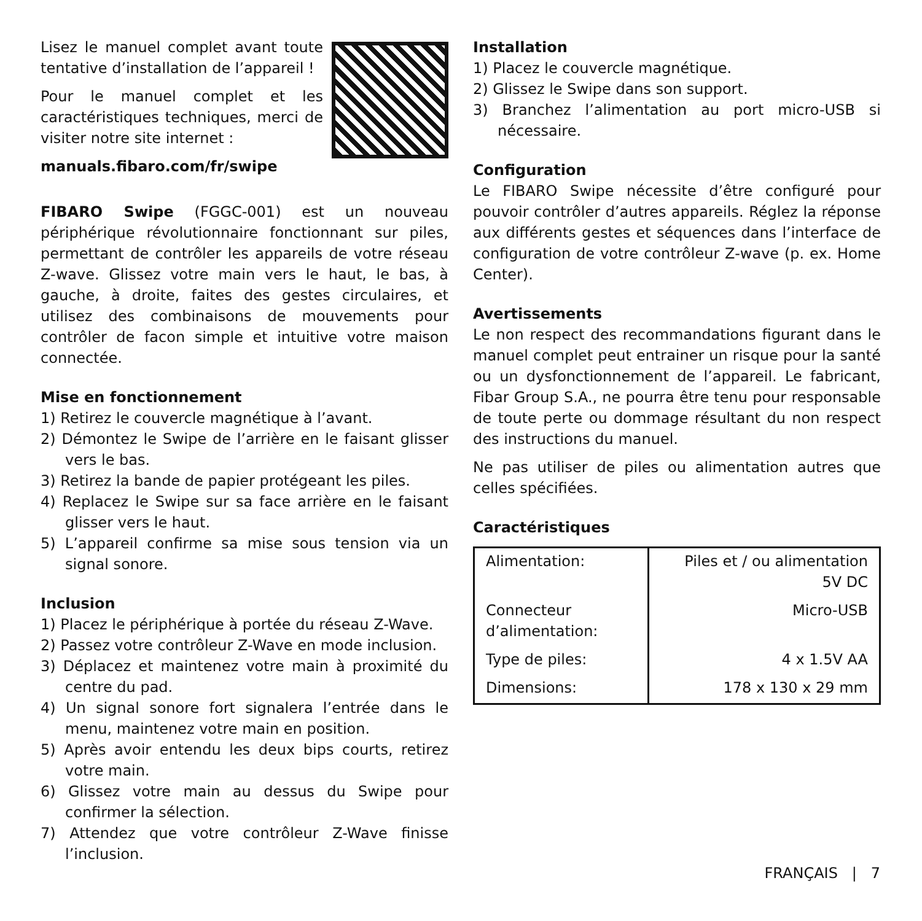Lisez le manuel complet avant toute tentative d’installation de l’appareil !
Pour le manuel complet et les caractéristiques techniques, merci de visiter notre site internet :
manuals.fibaro.com/fr/swipe
FIBARO Swipe (FGGC-001) est un nouveau périphérique révolutionnaire fonctionnant sur piles, permettant de contrôler les appareils de votre réseau Z-wave. Glissez votre main vers le haut, le bas, à gauche, à droite, faites des gestes circulaires, et utilisez des combinaisons de mouvements pour contrôler de facon simple et intuitive votre maison connectée.
Mise en fonctionnement
1) Retirez le couvercle magnétique à l’avant.
2) Démontez le Swipe de l’arrière en le faisant glisser vers le bas.
3) Retirez la bande de papier protégeant les piles.
4) Replacez le Swipe sur sa face arrière en le faisant glisser vers le haut.
5) L’appareil confirme sa mise sous tension via un signal sonore.
Inclusion
1) Placez le périphérique à portée du réseau Z-Wave.
2) Passez votre contrôleur Z-Wave en mode inclusion.
3) Déplacez et maintenez votre main à proximité du centre du pad.
4) Un signal sonore fort signalera l’entrée dans le menu, maintenez votre main en position.
5) Après avoir entendu les deux bips courts, retirez votre main.
6) Glissez votre main au dessus du Swipe pour confirmer la sélection.
7) Attendez que votre contrôleur Z-Wave finisse l’inclusion.
Installation
1) Placez le couvercle magnétique.
2) Glissez le Swipe dans son support.
3) Branchez l’alimentation au port micro-USB si nécessaire.
Configuration
Le FIBARO Swipe nécessite d’être configuré pour pouvoir contrôler d’autres appareils. Réglez la réponse aux différents gestes et séquences dans l’interface de configuration de votre contrôleur Z-wave (p. ex. Home Center).
Avertissements
Le non respect des recommandations figurant dans le manuel complet peut entrainer un risque pour la santé ou un dysfonctionnement de l’appareil. Le fabricant, Fibar Group S.A., ne pourra être tenu pour responsable de toute perte ou dommage résultant du non respect des instructions du manuel.
Ne pas utiliser de piles ou alimentation autres que celles spécifiées.
Caractéristiques
| Alimentation: | Piles et / ou alimentation 5V DC |
| Connecteur d’alimentation: | Micro-USB |
| Type de piles: | 4 x 1.5V AA |
| Dimensions: | 178 x 130 x 29 mm |
FRANÇAIS | 7